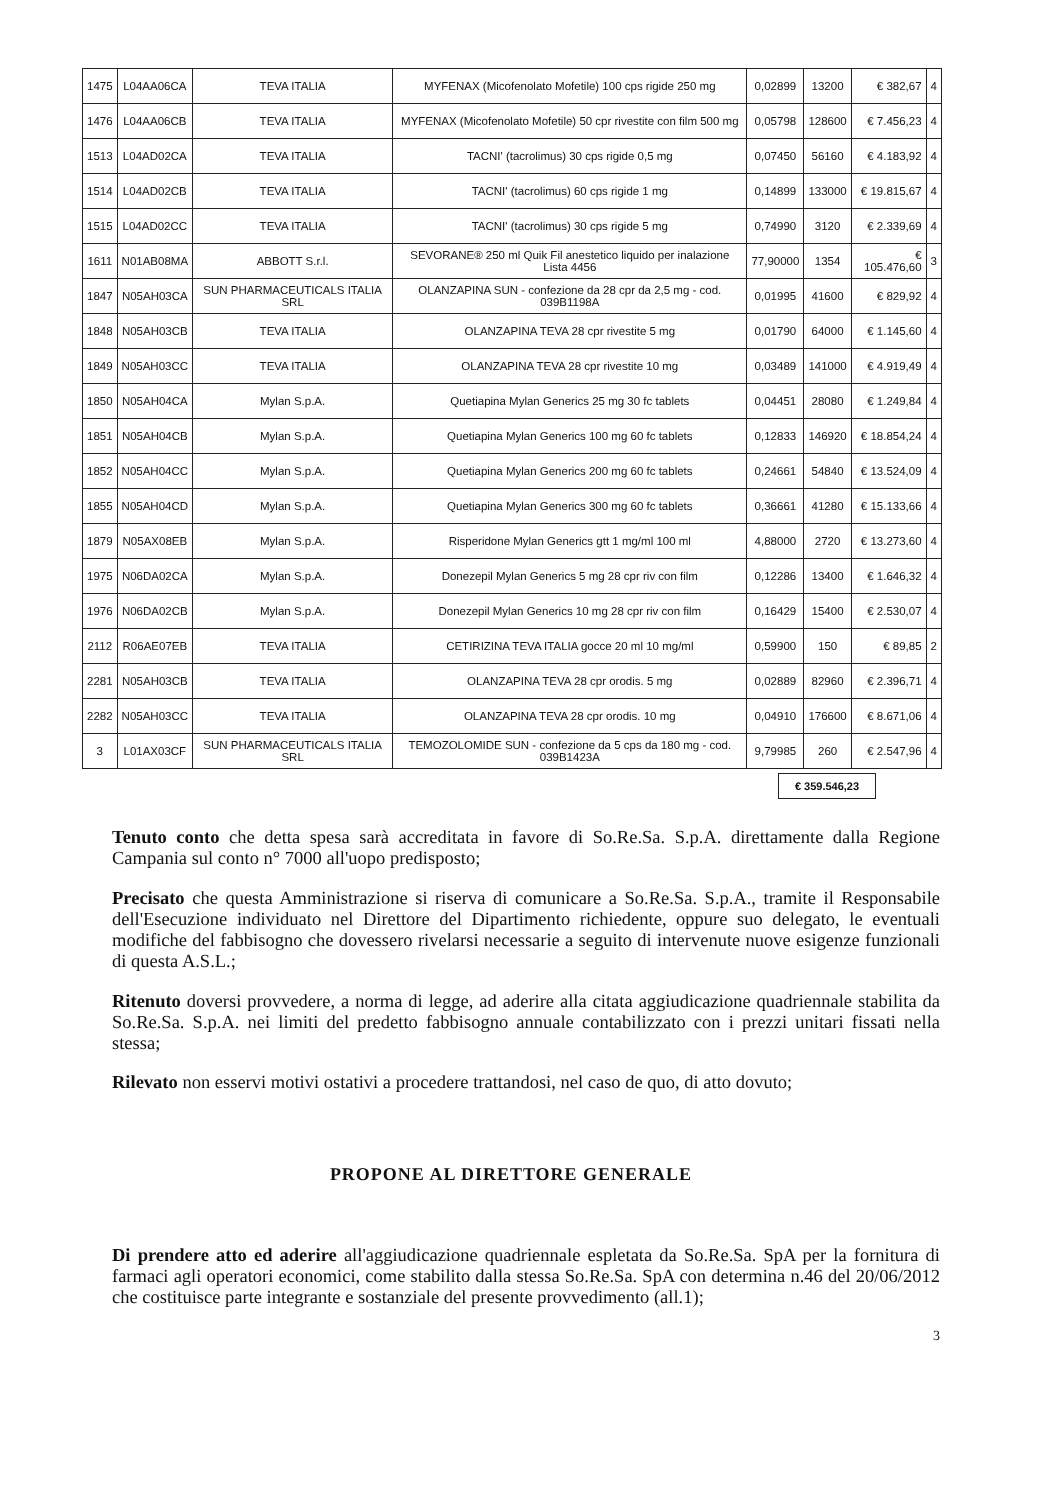| 1475 | L04AA06CA | TEVA ITALIA | MYFENAX (Micofenolato Mofetile) 100 cps rigide 250 mg | 0,02899 | 13200 | € 382,67 | 4 |
| 1476 | L04AA06CB | TEVA ITALIA | MYFENAX (Micofenolato Mofetile) 50 cpr rivestite con film 500 mg | 0,05798 | 128600 | € 7.456,23 | 4 |
| 1513 | L04AD02CA | TEVA ITALIA | TACNI' (tacrolimus) 30 cps rigide 0,5 mg | 0,07450 | 56160 | € 4.183,92 | 4 |
| 1514 | L04AD02CB | TEVA ITALIA | TACNI' (tacrolimus) 60 cps rigide 1 mg | 0,14899 | 133000 | € 19.815,67 | 4 |
| 1515 | L04AD02CC | TEVA ITALIA | TACNI' (tacrolimus) 30 cps rigide 5 mg | 0,74990 | 3120 | € 2.339,69 | 4 |
| 1611 | N01AB08MA | ABBOTT S.r.l. | SEVORANE® 250 ml Quik Fil anestetico liquido per inalazione Lista 4456 | 77,90000 | 1354 | € 105.476,60 | 3 |
| 1847 | N05AH03CA | SUN PHARMACEUTICALS ITALIA SRL | OLANZAPINA SUN - confezione da 28 cpr da 2,5 mg - cod. 039B1198A | 0,01995 | 41600 | € 829,92 | 4 |
| 1848 | N05AH03CB | TEVA ITALIA | OLANZAPINA TEVA 28 cpr rivestite 5 mg | 0,01790 | 64000 | € 1.145,60 | 4 |
| 1849 | N05AH03CC | TEVA ITALIA | OLANZAPINA TEVA 28 cpr rivestite 10 mg | 0,03489 | 141000 | € 4.919,49 | 4 |
| 1850 | N05AH04CA | Mylan S.p.A. | Quetiapina Mylan Generics 25 mg 30 fc tablets | 0,04451 | 28080 | € 1.249,84 | 4 |
| 1851 | N05AH04CB | Mylan S.p.A. | Quetiapina Mylan Generics 100 mg 60 fc tablets | 0,12833 | 146920 | € 18.854,24 | 4 |
| 1852 | N05AH04CC | Mylan S.p.A. | Quetiapina Mylan Generics 200 mg 60 fc tablets | 0,24661 | 54840 | € 13.524,09 | 4 |
| 1855 | N05AH04CD | Mylan S.p.A. | Quetiapina Mylan Generics 300 mg 60 fc tablets | 0,36661 | 41280 | € 15.133,66 | 4 |
| 1879 | N05AX08EB | Mylan S.p.A. | Risperidone Mylan Generics gtt 1 mg/ml 100 ml | 4,88000 | 2720 | € 13.273,60 | 4 |
| 1975 | N06DA02CA | Mylan S.p.A. | Donezepil Mylan Generics 5 mg 28 cpr riv con film | 0,12286 | 13400 | € 1.646,32 | 4 |
| 1976 | N06DA02CB | Mylan S.p.A. | Donezepil Mylan Generics 10 mg 28 cpr riv con film | 0,16429 | 15400 | € 2.530,07 | 4 |
| 2112 | R06AE07EB | TEVA ITALIA | CETIRIZINA TEVA ITALIA gocce 20 ml 10 mg/ml | 0,59900 | 150 | € 89,85 | 2 |
| 2281 | N05AH03CB | TEVA ITALIA | OLANZAPINA TEVA 28 cpr orodis. 5 mg | 0,02889 | 82960 | € 2.396,71 | 4 |
| 2282 | N05AH03CC | TEVA ITALIA | OLANZAPINA TEVA 28 cpr orodis. 10 mg | 0,04910 | 176600 | € 8.671,06 | 4 |
| 3 | L01AX03CF | SUN PHARMACEUTICALS ITALIA SRL | TEMOZOLOMIDE SUN - confezione da 5 cps da 180 mg - cod. 039B1423A | 9,79985 | 260 | € 2.547,96 | 4 |
€ 359.546,23
Tenuto conto che detta spesa sarà accreditata in favore di So.Re.Sa. S.p.A. direttamente dalla Regione Campania sul conto n° 7000 all'uopo predisposto;
Precisato che questa Amministrazione si riserva di comunicare a So.Re.Sa. S.p.A., tramite il Responsabile dell'Esecuzione individuato nel Direttore del Dipartimento richiedente, oppure suo delegato, le eventuali modifiche del fabbisogno che dovessero rivelarsi necessarie a seguito di intervenute nuove esigenze funzionali di questa A.S.L.;
Ritenuto doversi provvedere, a norma di legge, ad aderire alla citata aggiudicazione quadriennale stabilita da So.Re.Sa. S.p.A. nei limiti del predetto fabbisogno annuale contabilizzato con i prezzi unitari fissati nella stessa;
Rilevato non esservi motivi ostativi a procedere trattandosi, nel caso de quo, di atto dovuto;
PROPONE AL DIRETTORE GENERALE
Di prendere atto ed aderire all'aggiudicazione quadriennale espletata da So.Re.Sa. SpA per la fornitura di farmaci agli operatori economici, come stabilito dalla stessa So.Re.Sa. SpA con determina n.46 del 20/06/2012 che costituisce parte integrante e sostanziale del presente provvedimento (all.1);
3